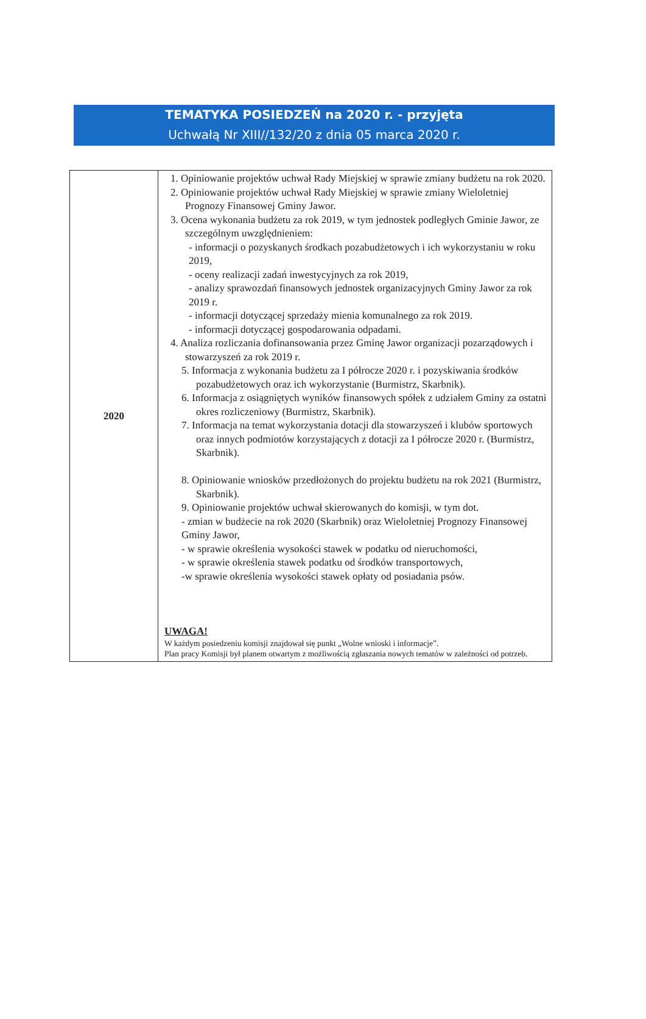TEMATYKA POSIEDZEŃ na 2020 r. - przyjęta
Uchwałą Nr XIII//132/20 z dnia 05 marca 2020 r.
| 2020 | 1. Opiniowanie projektów uchwał Rady Miejskiej w sprawie zmiany budżetu na rok 2020. 2. Opiniowanie projektów uchwał Rady Miejskiej w sprawie zmiany Wieloletniej Prognozy Finansowej Gminy Jawor. 3. Ocena wykonania budżetu za rok 2019, w tym jednostek podległych Gminie Jawor, ze szczególnym uwzględnieniem: - informacji o pozyskanych środkach pozabudżetowych i ich wykorzystaniu w roku 2019, - oceny realizacji zadań inwestycyjnych za rok 2019, - analizy sprawozdań finansowych jednostek organizacyjnych Gminy Jawor za rok 2019 r. - informacji dotyczącej sprzedaży mienia komunalnego za rok 2019. - informacji dotyczącej gospodarowania odpadami. 4. Analiza rozliczania dofinansowania przez Gminę Jawor organizacji pozarządowych i stowarzyszeń za rok 2019 r. 5. Informacja z wykonania budżetu za I półrocze 2020 r. i pozyskiwania środków pozabudżetowych oraz ich wykorzystanie (Burmistrz, Skarbnik). 6. Informacja z osiągniętych wyników finansowych spółek z udziałem Gminy za ostatni okres rozliczeniowy (Burmistrz, Skarbnik). 7. Informacja na temat wykorzystania dotacji dla stowarzyszeń i klubów sportowych oraz innych podmiotów korzystających z dotacji za I półrocze 2020 r. (Burmistrz, Skarbnik). 8. Opiniowanie wniosków przedłożonych do projektu budżetu na rok 2021 (Burmistrz, Skarbnik). 9. Opiniowanie projektów uchwał skierowanych do komisji, w tym dot. - zmian w budżecie na rok 2020 (Skarbnik) oraz Wieloletniej Prognozy Finansowej Gminy Jawor, - w sprawie określenia wysokości stawek w podatku od nieruchomości, - w sprawie określenia stawek podatku od środków transportowych, -w sprawie określenia wysokości stawek opłaty od posiadania psów. UWAGA! W każdym posiedzeniu komisji znajdował się punkt „Wolne wnioski i informacje”. Plan pracy Komisji był planem otwartym z możliwością zgłaszania nowych tematów w zależności od potrzeb. |